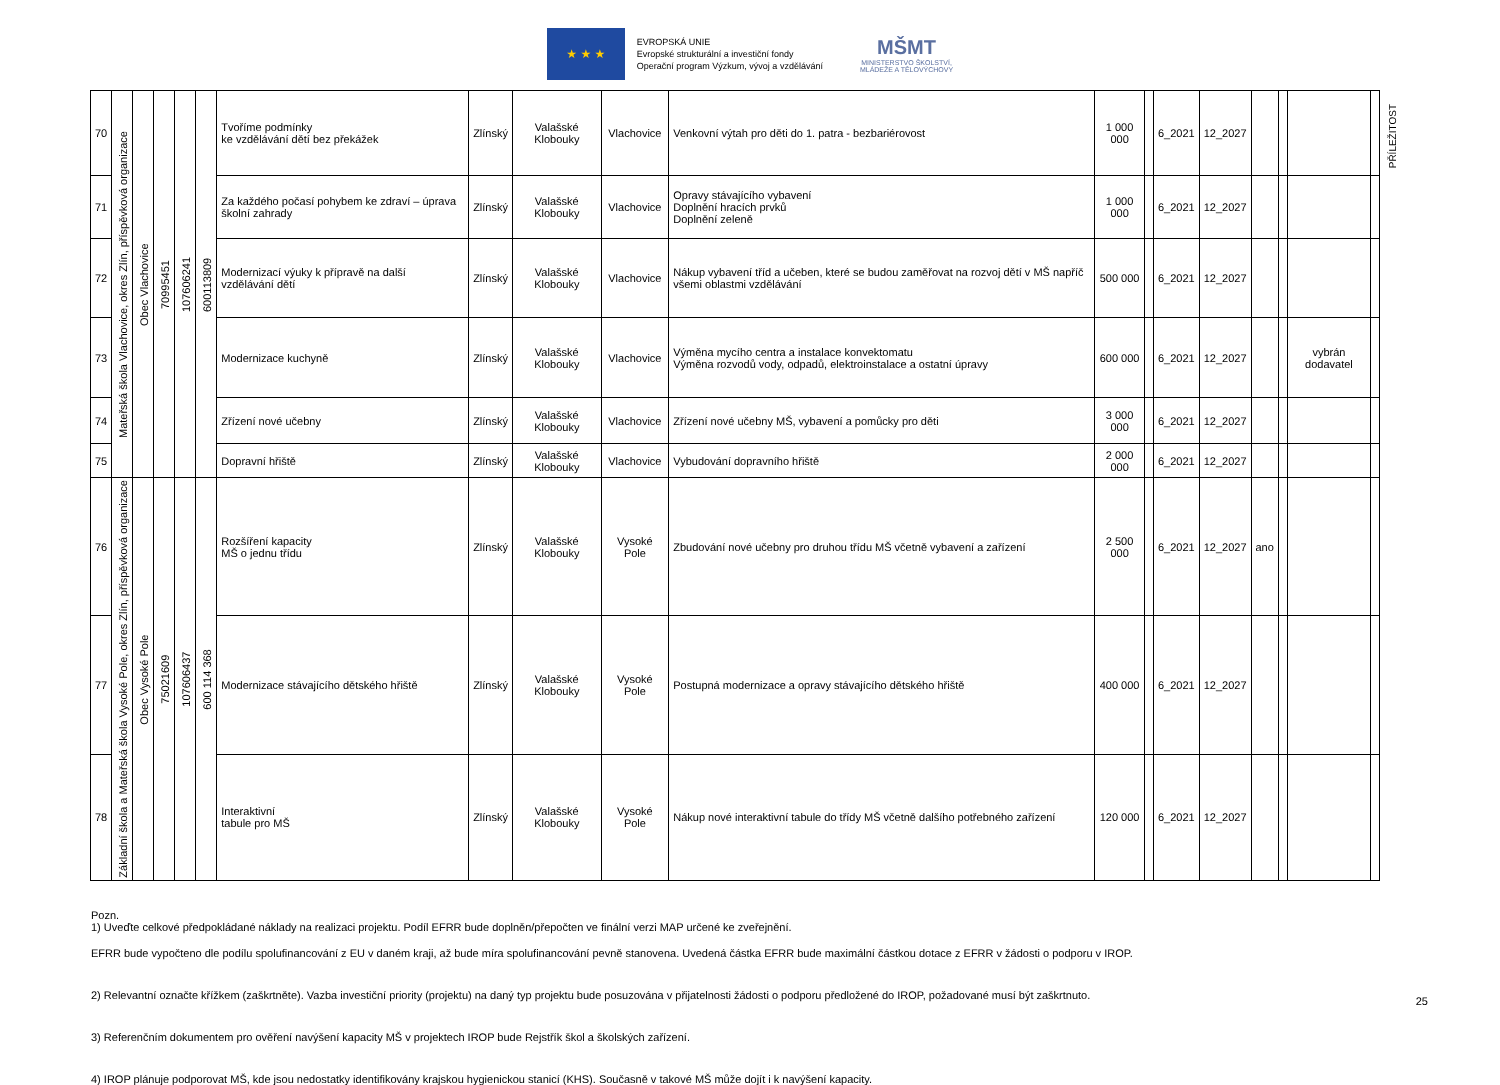★ ★ ★
EVROPSKÁ UNIE
Evropské strukturální a investiční fondy
Operační program Výzkum, vývoj a vzdělávání
MŠMT
MINISTERSTVO ŠKOLSTVÍ,
MLÁDEŽE A TĚLOVÝCHOVY
PŘÍLEŽITOST
| 70 | Mateřská škola Vlachovice, okres Zlín, příspěvková organizace | Obec Vlachovice | 70995451 | 107606241 | 600113809 | Tvoříme podmínky ke vzdělávání dětí bez překážek | Zlínský | Valašské Klobouky | Vlachovice | Venkovní výtah pro děti do 1. patra - bezbariérovost | 1 000 000 | | 6_2021 | 12_2027 | | | | |
| 71 | | | | | | Za každého počasí pohybem ke zdraví – úprava školní zahrady | Zlínský | Valašské Klobouky | Vlachovice | Opravy stávajícího vybavení Doplnění hracích prvků Doplnění zeleně | 1 000 000 | | 6_2021 | 12_2027 | | | | |
| 72 | | | | | | Modernizací výuky k přípravě na další vzdělávání dětí | Zlínský | Valašské Klobouky | Vlachovice | Nákup vybavení tříd a učeben, které se budou zaměřovat na rozvoj dětí v MŠ napříč všemi oblastmi vzdělávání | 500 000 | | 6_2021 | 12_2027 | | | | |
| 73 | | | | | | Modernizace kuchyně | Zlínský | Valašské Klobouky | Vlachovice | Výměna mycího centra a instalace konvektomatu Výměna rozvodů vody, odpadů, elektroinstalace a ostatní úpravy | 600 000 | | 6_2021 | 12_2027 | | | vybrán dodavatel | |
| 74 | | | | | | Zřízení nové učebny | Zlínský | Valašské Klobouky | Vlachovice | Zřízení nové učebny MŠ, vybavení a pomůcky pro děti | 3 000 000 | | 6_2021 | 12_2027 | | | | |
| 75 | | | | | | Dopravní hřiště | Zlínský | Valašské Klobouky | Vlachovice | Vybudování dopravního hřiště | 2 000 000 | | 6_2021 | 12_2027 | | | | |
| 76 | Základní škola a Mateřská škola Vysoké Pole, okres Zlín, příspěvková organizace | Obec Vysoké Pole | 75021609 | 107606437 | 600 114 368 | Rozšíření kapacity MŠ o jednu třídu | Zlínský | Valašské Klobouky | Vysoké Pole | Zbudování nové učebny pro druhou třídu MŠ včetně vybavení a zařízení | 2 500 000 | | 6_2021 | 12_2027 | ano | | | |
| 77 | | | | | | Modernizace stávajícího dětského hřiště | Zlínský | Valašské Klobouky | Vysoké Pole | Postupná modernizace a opravy stávajícího dětského hřiště | 400 000 | | 6_2021 | 12_2027 | | | | |
| 78 | | | | | | Interaktivní tabule pro MŠ | Zlínský | Valašské Klobouky | Vysoké Pole | Nákup nové interaktivní tabule do třídy MŠ včetně dalšího potřebného zařízení | 120 000 | | 6_2021 | 12_2027 | | | | |
Pozn.
1) Uveďte celkové předpokládané náklady na realizaci projektu. Podíl EFRR bude doplněn/přepočten ve finální verzi MAP určené ke zveřejnění.
EFRR bude vypočteno dle podílu spolufinancování z EU v daném kraji, až bude míra spolufinancování pevně stanovena. Uvedená částka EFRR bude maximální částkou dotace z EFRR v žádosti o podporu v IROP.
2) Relevantní označte křížkem (zaškrtněte). Vazba investiční priority (projektu) na daný typ projektu bude posuzována v přijatelnosti žádosti o podporu předložené do IROP, požadované musí být zaškrtnuto.
3) Referenčním dokumentem pro ověření navýšení kapacity MŠ v projektech IROP bude Rejstřík škol a školských zařízení.
4) IROP plánuje podporovat MŠ, kde jsou nedostatky identifikovány krajskou hygienickou stanicí (KHS). Současně v takové MŠ může dojít i k navýšení kapacity.
25